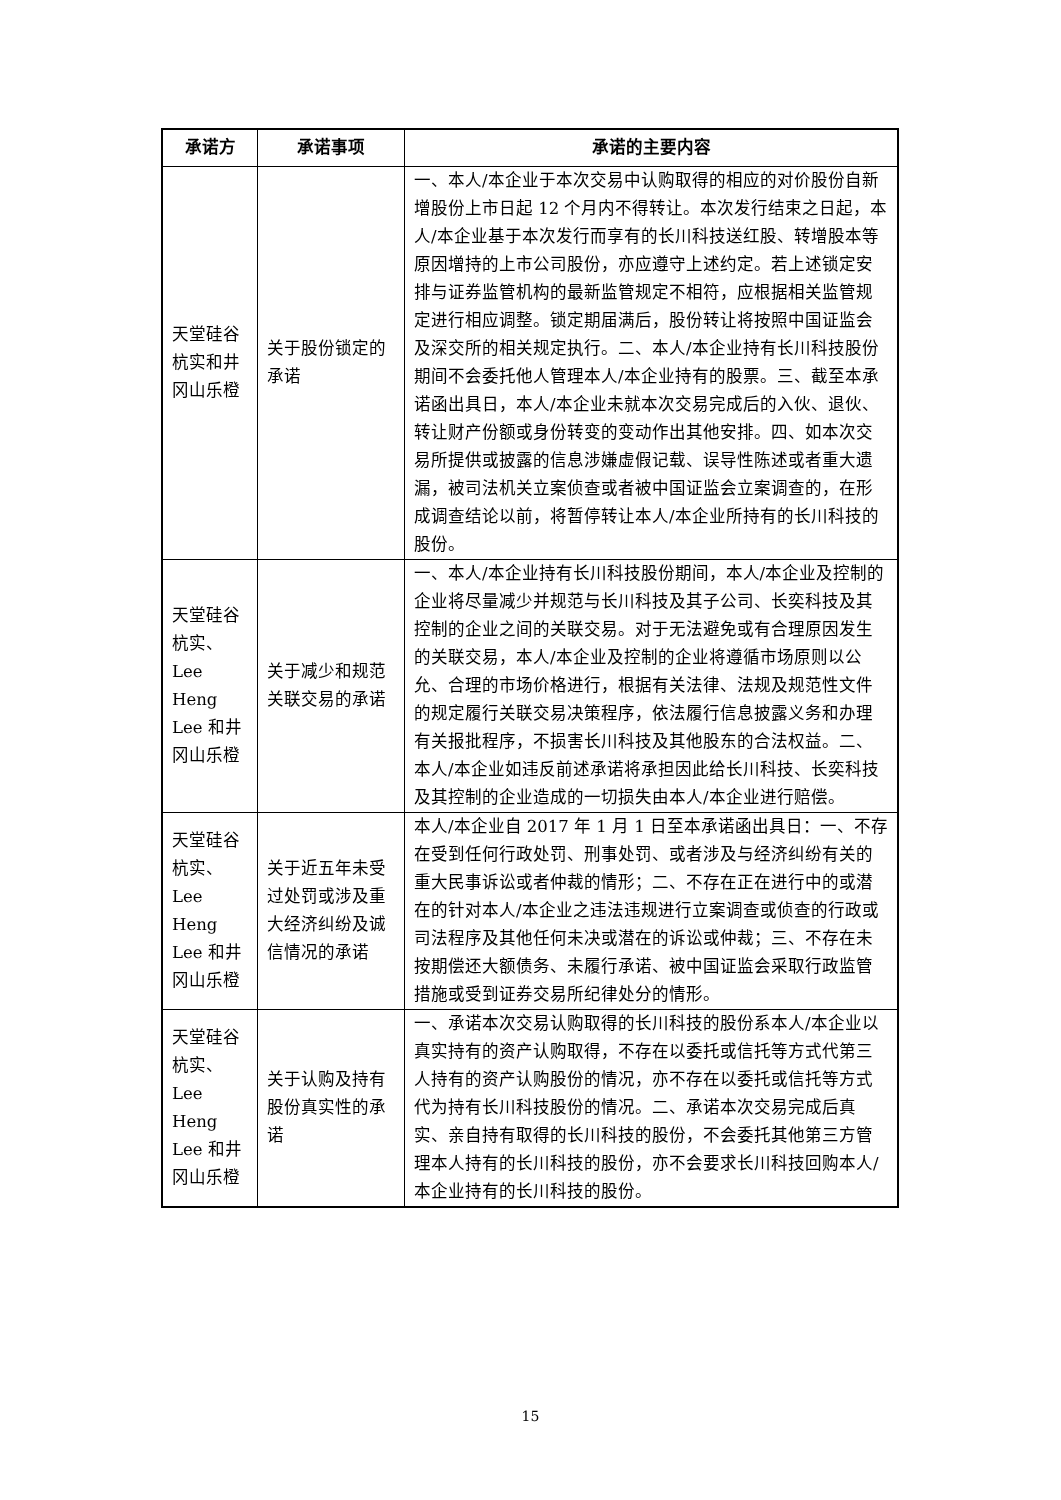| 承诺方 | 承诺事项 | 承诺的主要内容 |
| --- | --- | --- |
| 天堂硅谷杭实和井冈山乐橙 | 关于股份锁定的承诺 | 一、本人/本企业于本次交易中认购取得的相应的对价股份自新增股份上市日起 12 个月内不得转让。本次发行结束之日起，本人/本企业基于本次发行而享有的长川科技送红股、转增股本等原因增持的上市公司股份，亦应遵守上述约定。若上述锁定安排与证券监管机构的最新监管规定不相符，应根据相关监管规定进行相应调整。锁定期届满后，股份转让将按照中国证监会及深交所的相关规定执行。二、本人/本企业持有长川科技股份期间不会委托他人管理本人/本企业持有的股票。三、截至本承诺函出具日，本人/本企业未就本次交易完成后的入伙、退伙、转让财产份额或身份转变的变动作出其他安排。四、如本次交易所提供或披露的信息涉嫌虚假记载、误导性陈述或者重大遗漏，被司法机关立案侦查或者被中国证监会立案调查的，在形成调查结论以前，将暂停转让本人/本企业所持有的长川科技的股份。 |
| 天堂硅谷杭实、Lee Heng Lee 和井冈山乐橙 | 关于减少和规范关联交易的承诺 | 一、本人/本企业持有长川科技股份期间，本人/本企业及控制的企业将尽量减少并规范与长川科技及其子公司、长奕科技及其控制的企业之间的关联交易。对于无法避免或有合理原因发生的关联交易，本人/本企业及控制的企业将遵循市场原则以公允、合理的市场价格进行，根据有关法律、法规及规范性文件的规定履行关联交易决策程序，依法履行信息披露义务和办理有关报批程序，不损害长川科技及其他股东的合法权益。二、本人/本企业如违反前述承诺将承担因此给长川科技、长奕科技及其控制的企业造成的一切损失由本人/本企业进行赔偿。 |
| 天堂硅谷杭实、Lee Heng Lee 和井冈山乐橙 | 关于近五年未受过处罚或涉及重大经济纠纷及诚信情况的承诺 | 本人/本企业自 2017 年 1 月 1 日至本承诺函出具日：一、不存在受到任何行政处罚、刑事处罚、或者涉及与经济纠纷有关的重大民事诉讼或者仲裁的情形；二、不存在正在进行中的或潜在的针对本人/本企业之违法违规进行立案调查或侦查的行政或司法程序及其他任何未决或潜在的诉讼或仲裁；三、不存在未按期偿还大额债务、未履行承诺、被中国证监会采取行政监管措施或受到证券交易所纪律处分的情形。 |
| 天堂硅谷杭实、Lee Heng Lee 和井冈山乐橙 | 关于认购及持有股份真实性的承诺 | 一、承诺本次交易认购取得的长川科技的股份系本人/本企业以真实持有的资产认购取得，不存在以委托或信托等方式代第三人持有的资产认购股份的情况，亦不存在以委托或信托等方式代为持有长川科技股份的情况。二、承诺本次交易完成后真实、亲自持有取得的长川科技的股份，不会委托其他第三方管理本人持有的长川科技的股份，亦不会要求长川科技回购本人/本企业持有的长川科技的股份。 |
15